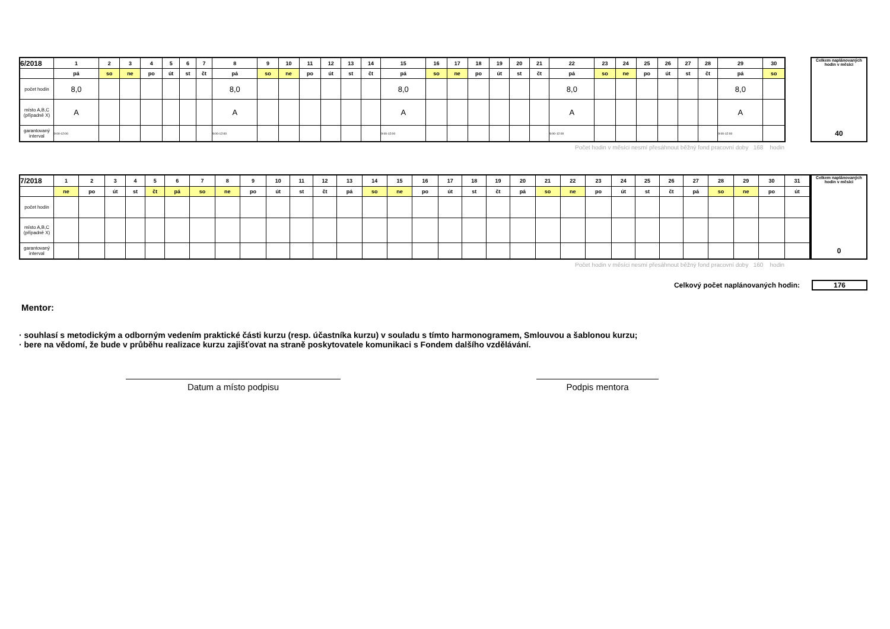| 6/2018 | 1 | 2 | 3 | 4 | 5 | 6 | 7 | 8 | 9 | 10 | 11 | 12 | 13 | 14 | 15 | 16 | 17 | 18 | 19 | 20 | 21 | 22 | 23 | 24 | 25 | 26 | 27 | 28 | 29 | 30 |
| | pá | so | ne | po | út | st | čt | pá | so | ne | po | út | st | čt | pá | so | ne | po | út | st | čt | pá | so | ne | po | út | st | čt | pá | so |
| počet hodin | 8,0 | | | | | | | 8,0 | | | | | | | 8,0 | | | | | | | 8,0 | | | | | | | 8,0 | |
| místo A,B,C (případně X) | A | | | | | | | A | | | | | | | A | | | | | | | A | | | | | | | A | |
| garantovaný interval | 9:00-12:00 | | | | | | | 9:00-12:00 | | | | | | | 9:00-12:00 | | | | | | | 9:00-12:00 | | | | | | | 9:00-12:00 | |
Celkem naplánovaných hodin v měsíci
40
Počet hodin v měsíci nesmí přesáhnout běžný fond pracovní doby 168 hodin
| 7/2018 | 1 | 2 | 3 | 4 | 5 | 6 | 7 | 8 | 9 | 10 | 11 | 12 | 13 | 14 | 15 | 16 | 17 | 18 | 19 | 20 | 21 | 22 | 23 | 24 | 25 | 26 | 27 | 28 | 29 | 30 | 31 |
| | ne | po | út | st | čt | pá | so | ne | po | út | st | čt | pá | so | ne | po | út | st | čt | pá | so | ne | po | út | st | čt | pá | so | ne | po | út |
| počet hodin | | | | | | | | | | | | | | | | | | | | | | | | | | | | | | | |
| místo A,B,C (případně X) | | | | | | | | | | | | | | | | | | | | | | | | | | | | | | | |
| garantovaný interval | | | | | | | | | | | | | | | | | | | | | | | | | | | | | | | |
Celkem naplánovaných hodin v měsíci
0
Počet hodin v měsíci nesmí přesáhnout běžný fond pracovní doby 160 hodin
Celkový počet naplánovaných hodin: 176
Mentor:
· souhlasí s metodickým a odborným vedením praktické části kurzu (resp. účastníka kurzu) v souladu s tímto harmonogramem, Smlouvou a šablonou kurzu;
· bere na vědomí, že bude v průběhu realizace kurzu zajišťovat na straně poskytovatele komunikaci s Fondem dalšího vzdělávání.
Datum a místo podpisu Podpis mentora